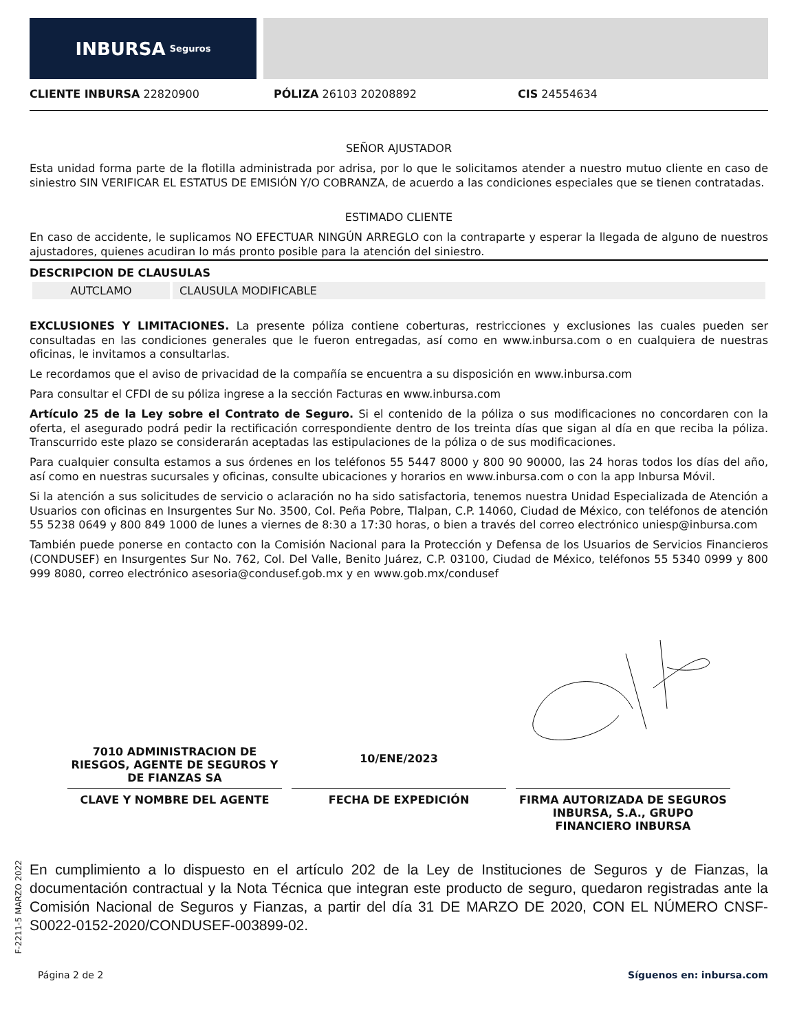INBURSA Seguros
CLIENTE INBURSA 22820900 PÓLIZA 26103 20208892 CIS 24554634
SEÑOR AJUSTADOR
Esta unidad forma parte de la flotilla administrada por adrisa, por lo que le solicitamos atender a nuestro mutuo cliente en caso de siniestro SIN VERIFICAR EL ESTATUS DE EMISIÓN Y/O COBRANZA, de acuerdo a las condiciones especiales que se tienen contratadas.
ESTIMADO CLIENTE
En caso de accidente, le suplicamos NO EFECTUAR NINGÚN ARREGLO con la contraparte y esperar la llegada de alguno de nuestros ajustadores, quienes acudiran lo más pronto posible para la atención del siniestro.
DESCRIPCION DE CLAUSULAS
| AUTCLAMO | CLAUSULA MODIFICABLE |
EXCLUSIONES Y LIMITACIONES. La presente póliza contiene coberturas, restricciones y exclusiones las cuales pueden ser consultadas en las condiciones generales que le fueron entregadas, así como en www.inbursa.com o en cualquiera de nuestras oficinas, le invitamos a consultarlas.
Le recordamos que el aviso de privacidad de la compañía se encuentra a su disposición en www.inbursa.com
Para consultar el CFDI de su póliza ingrese a la sección Facturas en www.inbursa.com
Artículo 25 de la Ley sobre el Contrato de Seguro. Si el contenido de la póliza o sus modificaciones no concordaren con la oferta, el asegurado podrá pedir la rectificación correspondiente dentro de los treinta días que sigan al día en que reciba la póliza. Transcurrido este plazo se considerarán aceptadas las estipulaciones de la póliza o de sus modificaciones.
Para cualquier consulta estamos a sus órdenes en los teléfonos 55 5447 8000 y 800 90 90000, las 24 horas todos los días del año, así como en nuestras sucursales y oficinas, consulte ubicaciones y horarios en www.inbursa.com o con la app Inbursa Móvil.
Si la atención a sus solicitudes de servicio o aclaración no ha sido satisfactoria, tenemos nuestra Unidad Especializada de Atención a Usuarios con oficinas en Insurgentes Sur No. 3500, Col. Peña Pobre, Tlalpan, C.P. 14060, Ciudad de México, con teléfonos de atención 55 5238 0649 y 800 849 1000 de lunes a viernes de 8:30 a 17:30 horas, o bien a través del correo electrónico uniesp@inbursa.com
También puede ponerse en contacto con la Comisión Nacional para la Protección y Defensa de los Usuarios de Servicios Financieros (CONDUSEF) en Insurgentes Sur No. 762, Col. Del Valle, Benito Juárez, C.P. 03100, Ciudad de México, teléfonos 55 5340 0999 y 800 999 8080, correo electrónico asesoria@condusef.gob.mx y en www.gob.mx/condusef
7010 ADMINISTRACION DE RIESGOS, AGENTE DE SEGUROS Y DE FIANZAS SA
CLAVE Y NOMBRE DEL AGENTE
10/ENE/2023
FECHA DE EXPEDICIÓN
FIRMA AUTORIZADA DE SEGUROS INBURSA, S.A., GRUPO FINANCIERO INBURSA
En cumplimiento a lo dispuesto en el artículo 202 de la Ley de Instituciones de Seguros y de Fianzas, la documentación contractual y la Nota Técnica que integran este producto de seguro, quedaron registradas ante la Comisión Nacional de Seguros y Fianzas, a partir del día 31 DE MARZO DE 2020, CON EL NÚMERO CNSF-S0022-0152-2020/CONDUSEF-003899-02.
Página 2 de 2 Síguenos en: inbursa.com
F-2211-5 MARZO 2022